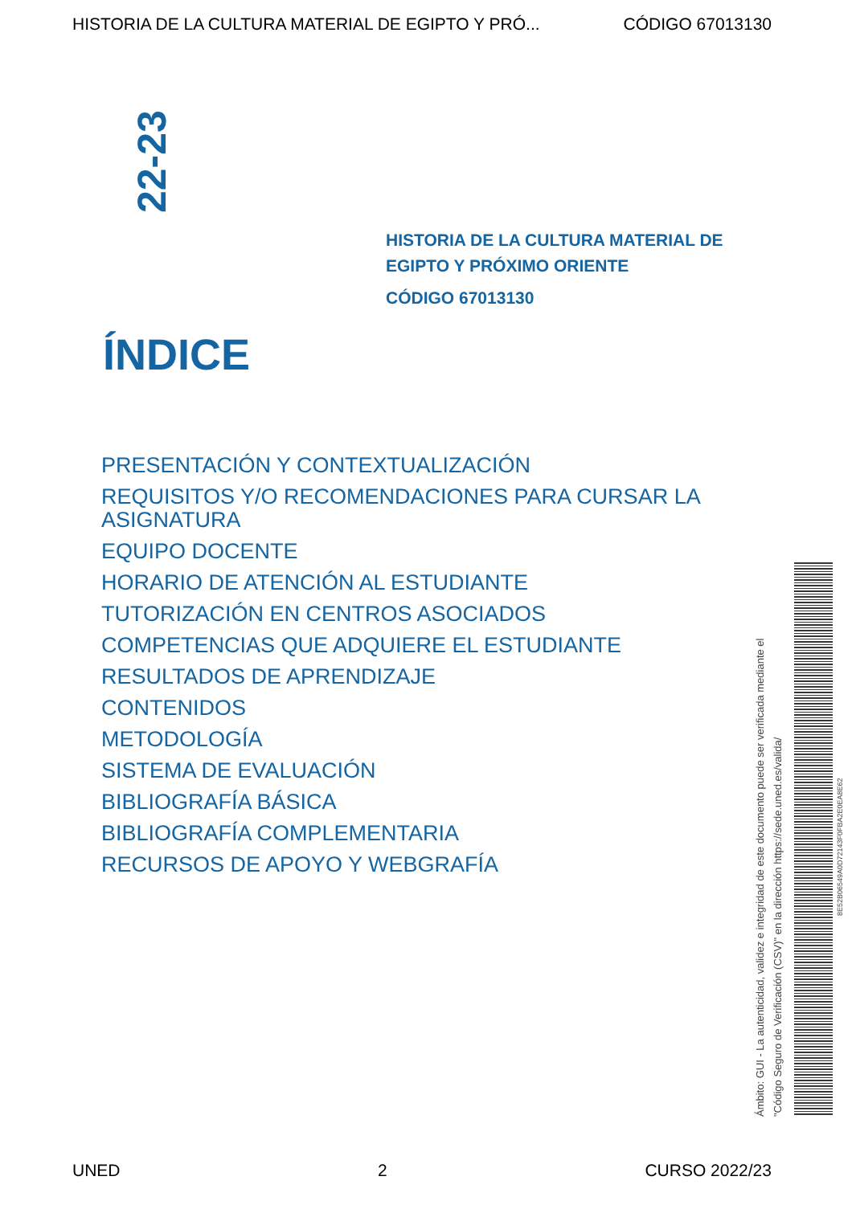HISTORIA DE LA CULTURA MATERIAL DE EGIPTO Y PRÓ... CÓDIGO 67013130
22-23
HISTORIA DE LA CULTURA MATERIAL DE
EGIPTO Y PRÓXIMO ORIENTE
CÓDIGO 67013130
ÍNDICE
PRESENTACIÓN Y CONTEXTUALIZACIÓN
REQUISITOS Y/O RECOMENDACIONES PARA CURSAR LA ASIGNATURA
EQUIPO DOCENTE
HORARIO DE ATENCIÓN AL ESTUDIANTE
TUTORIZACIÓN EN CENTROS ASOCIADOS
COMPETENCIAS QUE ADQUIERE EL ESTUDIANTE
RESULTADOS DE APRENDIZAJE
CONTENIDOS
METODOLOGÍA
SISTEMA DE EVALUACIÓN
BIBLIOGRAFÍA BÁSICA
BIBLIOGRAFÍA COMPLEMENTARIA
RECURSOS DE APOYO Y WEBGRAFÍA
Ámbito: GUI - La autenticidad, validez e integridad de este documento puede ser verificada mediante el "Código Seguro de Verificación (CSV)" en la dirección https://sede.uned.es/valida/
8E52B06549A0D72143F0FBA2E0EA8E62
UNED 2 CURSO 2022/23